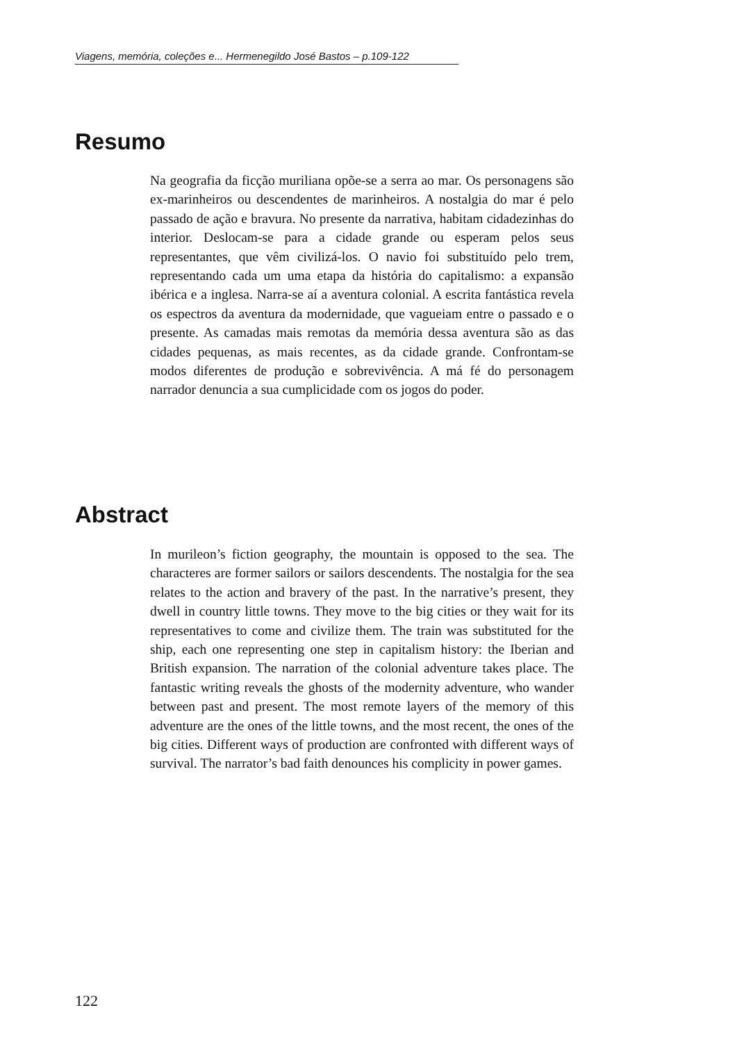Viagens, memória, coleções e... Hermenegildo José Bastos – p.109-122
Resumo
Na geografia da ficção muriliana opõe-se a serra ao mar. Os personagens são ex-marinheiros ou descendentes de marinheiros. A nostalgia do mar é pelo passado de ação e bravura. No presente da narrativa, habitam cidadezinhas do interior. Deslocam-se para a cidade grande ou esperam pelos seus representantes, que vêm civilizá-los. O navio foi substituído pelo trem, representando cada um uma etapa da história do capitalismo: a expansão ibérica e a inglesa. Narra-se aí a aventura colonial. A escrita fantástica revela os espectros da aventura da modernidade, que vagueiam entre o passado e o presente. As camadas mais remotas da memória dessa aventura são as das cidades pequenas, as mais recentes, as da cidade grande. Confrontam-se modos diferentes de produção e sobrevivência. A má fé do personagem narrador denuncia a sua cumplicidade com os jogos do poder.
Abstract
In murileon’s fiction geography, the mountain is opposed to the sea. The characteres are former sailors or sailors descendents. The nostalgia for the sea relates to the action and bravery of the past. In the narrative’s present, they dwell in country little towns. They move to the big cities or they wait for its representatives to come and civilize them. The train was substituted for the ship, each one representing one step in capitalism history: the Iberian and British expansion. The narration of the colonial adventure takes place. The fantastic writing reveals the ghosts of the modernity adventure, who wander between past and present. The most remote layers of the memory of this adventure are the ones of the little towns, and the most recent, the ones of the big cities. Different ways of production are confronted with different ways of survival. The narrator’s bad faith denounces his complicity in power games.
122